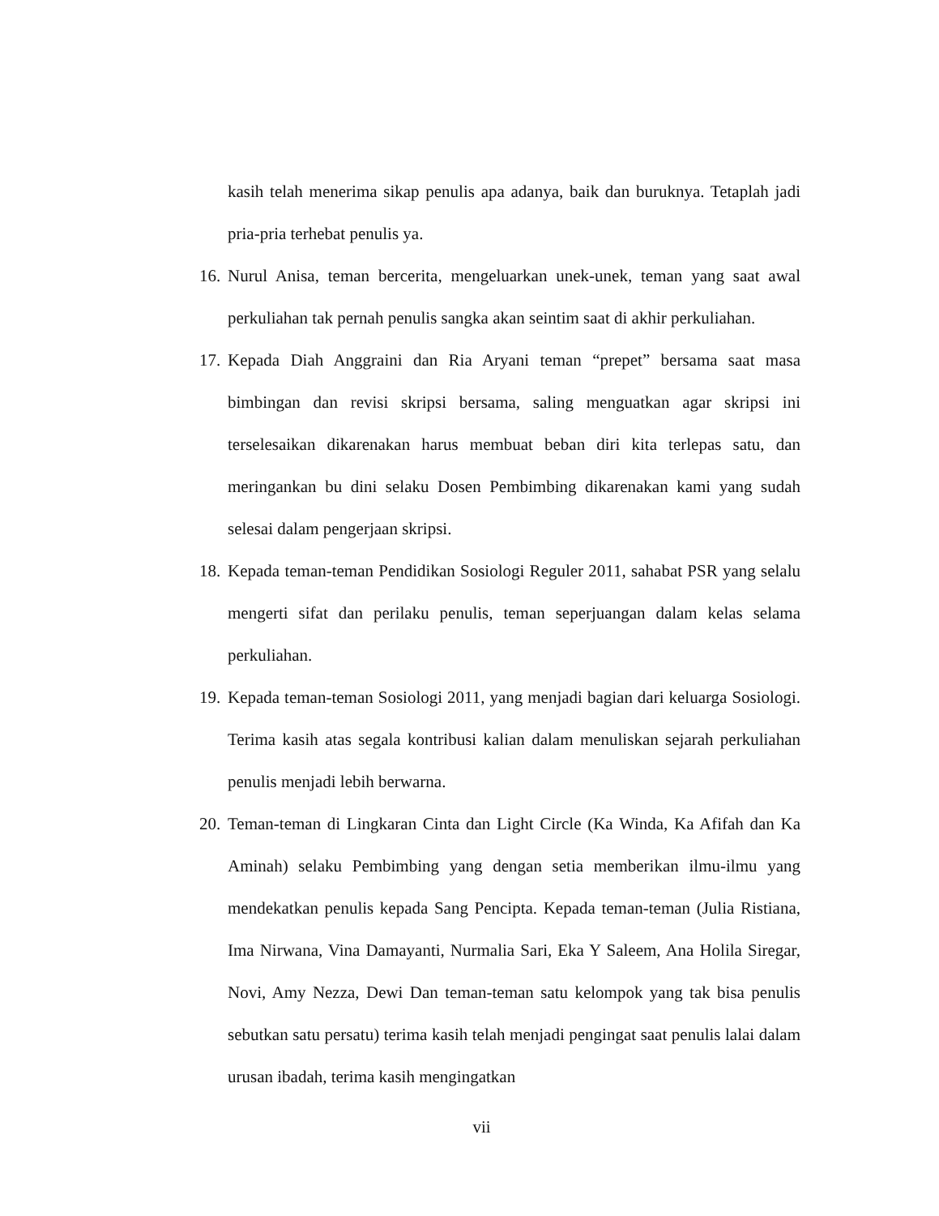kasih telah menerima sikap penulis apa adanya, baik dan buruknya. Tetaplah jadi pria-pria terhebat penulis ya.
16. Nurul Anisa, teman bercerita, mengeluarkan unek-unek, teman yang saat awal perkuliahan tak pernah penulis sangka akan seintim saat di akhir perkuliahan.
17. Kepada Diah Anggraini dan Ria Aryani teman “prepet” bersama saat masa bimbingan dan revisi skripsi bersama, saling menguatkan agar skripsi ini terselesaikan dikarenakan harus membuat beban diri kita terlepas satu, dan meringankan bu dini selaku Dosen Pembimbing dikarenakan kami yang sudah selesai dalam pengerjaan skripsi.
18. Kepada teman-teman Pendidikan Sosiologi Reguler 2011, sahabat PSR yang selalu mengerti sifat dan perilaku penulis, teman seperjuangan dalam kelas selama perkuliahan.
19. Kepada teman-teman Sosiologi 2011, yang menjadi bagian dari keluarga Sosiologi. Terima kasih atas segala kontribusi kalian dalam menuliskan sejarah perkuliahan penulis menjadi lebih berwarna.
20. Teman-teman di Lingkaran Cinta dan Light Circle (Ka Winda, Ka Afifah dan Ka Aminah) selaku Pembimbing yang dengan setia memberikan ilmu-ilmu yang mendekatkan penulis kepada Sang Pencipta. Kepada teman-teman (Julia Ristiana, Ima Nirwana, Vina Damayanti, Nurmalia Sari, Eka Y Saleem, Ana Holila Siregar, Novi, Amy Nezza, Dewi Dan teman-teman satu kelompok yang tak bisa penulis sebutkan satu persatu) terima kasih telah menjadi pengingat saat penulis lalai dalam urusan ibadah, terima kasih mengingatkan
vii